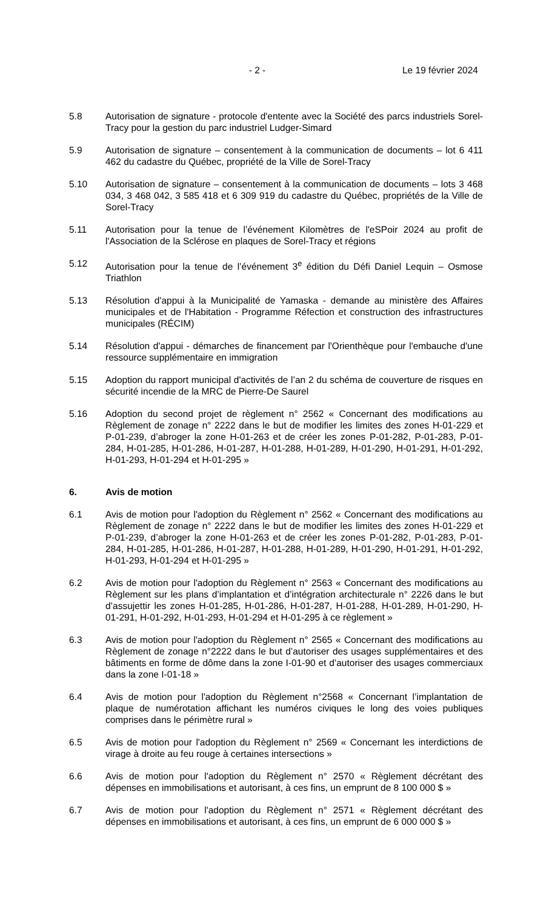- 2 - Le 19 février 2024
5.8 Autorisation de signature - protocole d'entente avec la Société des parcs industriels Sorel-Tracy pour la gestion du parc industriel Ludger-Simard
5.9 Autorisation de signature – consentement à la communication de documents – lot 6 411 462 du cadastre du Québec, propriété de la Ville de Sorel-Tracy
5.10 Autorisation de signature – consentement à la communication de documents – lots 3 468 034, 3 468 042, 3 585 418 et 6 309 919 du cadastre du Québec, propriétés de la Ville de Sorel-Tracy
5.11 Autorisation pour la tenue de l’événement Kilomètres de l'eSPoir 2024 au profit de l'Association de la Sclérose en plaques de Sorel-Tracy et régions
5.12 Autorisation pour la tenue de l’événement 3<sup>e</sup> édition du Défi Daniel Lequin – Osmose Triathlon
5.13 Résolution d'appui à la Municipalité de Yamaska - demande au ministère des Affaires municipales et de l'Habitation - Programme Réfection et construction des infrastructures municipales (RÉCIM)
5.14 Résolution d'appui - démarches de financement par l'Orienthèque pour l'embauche d'une ressource supplémentaire en immigration
5.15 Adoption du rapport municipal d'activités de l’an 2 du schéma de couverture de risques en sécurité incendie de la MRC de Pierre-De Saurel
5.16 Adoption du second projet de règlement n° 2562 « Concernant des modifications au Règlement de zonage n° 2222 dans le but de modifier les limites des zones H-01-229 et P-01-239, d’abroger la zone H-01-263 et de créer les zones P-01-282, P-01-283, P-01-284, H-01-285, H-01-286, H-01-287, H-01-288, H-01-289, H-01-290, H-01-291, H-01-292, H-01-293, H-01-294 et H-01-295 »
6. Avis de motion
6.1 Avis de motion pour l'adoption du Règlement n° 2562 « Concernant des modifications au Règlement de zonage n° 2222 dans le but de modifier les limites des zones H-01-229 et P-01-239, d’abroger la zone H-01-263 et de créer les zones P-01-282, P-01-283, P-01-284, H-01-285, H-01-286, H-01-287, H-01-288, H-01-289, H-01-290, H-01-291, H-01-292, H-01-293, H-01-294 et H-01-295 »
6.2 Avis de motion pour l'adoption du Règlement n° 2563 « Concernant des modifications au Règlement sur les plans d’implantation et d’intégration architecturale n° 2226 dans le but d’assujettir les zones H-01-285, H-01-286, H-01-287, H-01-288, H-01-289, H-01-290, H-01-291, H-01-292, H-01-293, H-01-294 et H-01-295 à ce règlement »
6.3 Avis de motion pour l'adoption du Règlement n° 2565 « Concernant des modifications au Règlement de zonage n°2222 dans le but d’autoriser des usages supplémentaires et des bâtiments en forme de dôme dans la zone I-01-90 et d’autoriser des usages commerciaux dans la zone I-01-18 »
6.4 Avis de motion pour l'adoption du Règlement n°2568 « Concernant l’implantation de plaque de numérotation affichant les numéros civiques le long des voies publiques comprises dans le périmètre rural »
6.5 Avis de motion pour l'adoption du Règlement n° 2569 « Concernant les interdictions de virage à droite au feu rouge à certaines intersections »
6.6 Avis de motion pour l'adoption du Règlement n° 2570 « Règlement décrétant des dépenses en immobilisations et autorisant, à ces fins, un emprunt de 8 100 000 $ »
6.7 Avis de motion pour l'adoption du Règlement n° 2571 « Règlement décrétant des dépenses en immobilisations et autorisant, à ces fins, un emprunt de 6 000 000 $ »